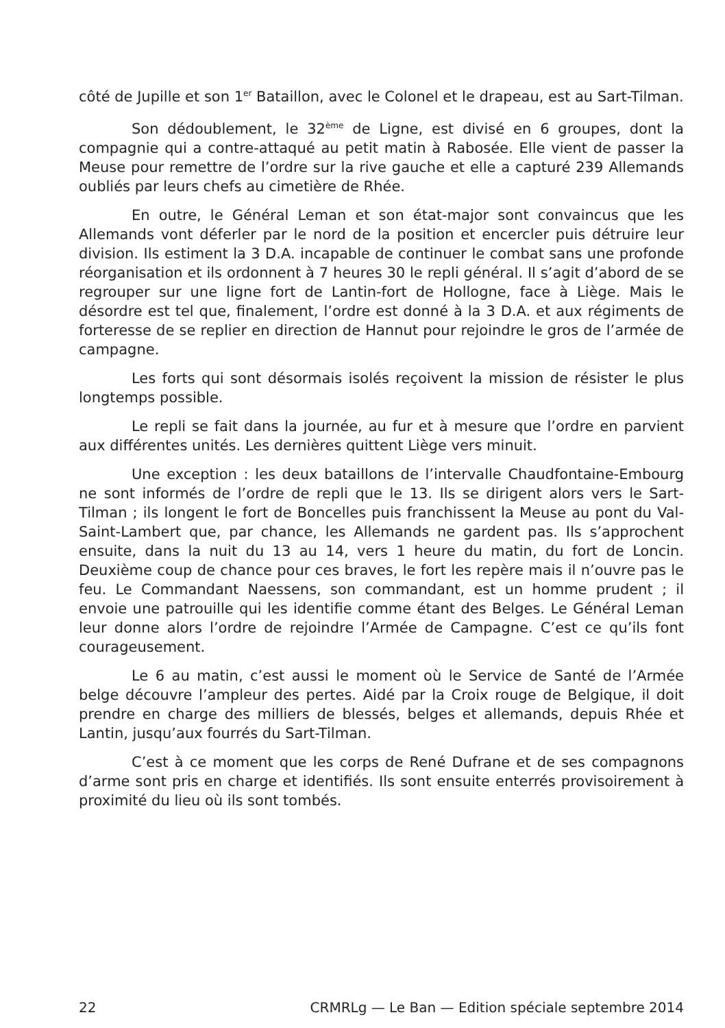côté de Jupille et son 1<sup>er</sup> Bataillon, avec le Colonel et le drapeau, est au Sart-Tilman.
Son dédoublement, le 32<sup>ème</sup> de Ligne, est divisé en 6 groupes, dont la compagnie qui a contre-attaqué au petit matin à Rabosée. Elle vient de passer la Meuse pour remettre de l’ordre sur la rive gauche et elle a capturé 239 Allemands oubliés par leurs chefs au cimetière de Rhée.
En outre, le Général Leman et son état-major sont convaincus que les Allemands vont déferler par le nord de la position et encercler puis détruire leur division. Ils estiment la 3 D.A. incapable de continuer le combat sans une profonde réorganisation et ils ordonnent à 7 heures 30 le repli général. Il s’agit d’abord de se regrouper sur une ligne fort de Lantin-fort de Hollogne, face à Liège. Mais le désordre est tel que, finalement, l’ordre est donné à la 3 D.A. et aux régiments de forteresse de se replier en direction de Hannut pour rejoindre le gros de l’armée de campagne.
Les forts qui sont désormais isolés reçoivent la mission de résister le plus longtemps possible.
Le repli se fait dans la journée, au fur et à mesure que l’ordre en parvient aux différentes unités. Les dernières quittent Liège vers minuit.
Une exception : les deux bataillons de l’intervalle Chaudfontaine-Embourg ne sont informés de l’ordre de repli que le 13. Ils se dirigent alors vers le Sart-Tilman ; ils longent le fort de Boncelles puis franchissent la Meuse au pont du Val-Saint-Lambert que, par chance, les Allemands ne gardent pas. Ils s’approchent ensuite, dans la nuit du 13 au 14, vers 1 heure du matin, du fort de Loncin. Deuxième coup de chance pour ces braves, le fort les repère mais il n’ouvre pas le feu. Le Commandant Naessens, son commandant, est un homme prudent ; il envoie une patrouille qui les identifie comme étant des Belges. Le Général Leman leur donne alors l’ordre de rejoindre l’Armée de Campagne. C’est ce qu’ils font courageusement.
Le 6 au matin, c’est aussi le moment où le Service de Santé de l’Armée belge découvre l’ampleur des pertes. Aidé par la Croix rouge de Belgique, il doit prendre en charge des milliers de blessés, belges et allemands, depuis Rhée et Lantin, jusqu’aux fourrés du Sart-Tilman.
C’est à ce moment que les corps de René Dufrane et de ses compagnons d’arme sont pris en charge et identifiés. Ils sont ensuite enterrés provisoirement à proximité du lieu où ils sont tombés.
22 CRMRLg — Le Ban — Edition spéciale septembre 2014